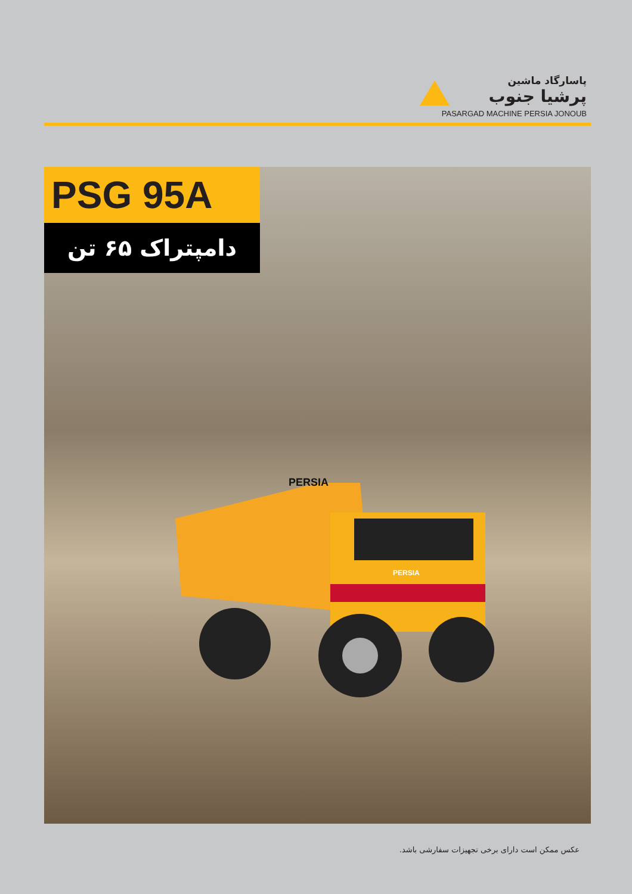پاسارگاد ماشین
پرشیا جنوب
PASARGAD MACHINE PERSIA JONOUB
PERSIA
PERSIA
PSG 95A
دامپتراک ۶۵ تن
عکس ممکن است دارای برخی تجهیزات سفارشی باشد.